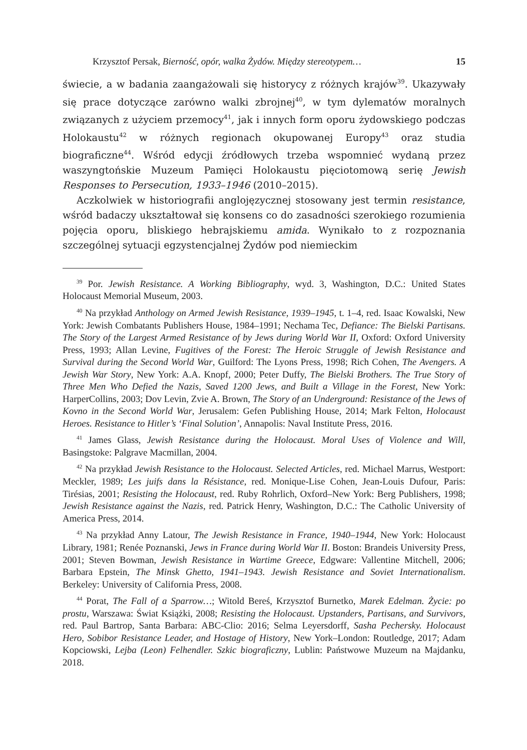Krzysztof Persak, Bierność, opór, walka Żydów. Między stereotypem… 15
świecie, a w badania zaangażowali się historycy z różnych krajów<sup>39</sup>. Ukazywały się prace dotyczące zarówno walki zbrojnej<sup>40</sup>, w tym dylematów moralnych związanych z użyciem przemocy<sup>41</sup>, jak i innych form oporu żydowskiego podczas Holokaustu<sup>42</sup> w różnych regionach okupowanej Europy<sup>43</sup> oraz studia biograficzne<sup>44</sup>. Wśród edycji źródłowych trzeba wspomnieć wydaną przez waszyngtońskie Muzeum Pamięci Holokaustu pięciotomową serię Jewish Responses to Persecution, 1933–1946 (2010–2015).
Aczkolwiek w historiografii anglojęzycznej stosowany jest termin resistance, wśród badaczy ukształtował się konsens co do zasadności szerokiego rozumienia pojęcia oporu, bliskiego hebrajskiemu amida. Wynikało to z rozpoznania szczególnej sytuacji egzystencjalnej Żydów pod niemieckim
<sup>39</sup> Por. Jewish Resistance. A Working Bibliography, wyd. 3, Washington, D.C.: United States Holocaust Memorial Museum, 2003.
<sup>40</sup> Na przykład Anthology on Armed Jewish Resistance, 1939–1945, t. 1–4, red. Isaac Kowalski, New York: Jewish Combatants Publishers House, 1984–1991; Nechama Tec, Defiance: The Bielski Partisans. The Story of the Largest Armed Resistance of by Jews during World War II, Oxford: Oxford University Press, 1993; Allan Levine, Fugitives of the Forest: The Heroic Struggle of Jewish Resistance and Survival during the Second World War, Guilford: The Lyons Press, 1998; Rich Cohen, The Avengers. A Jewish War Story, New York: A.A. Knopf, 2000; Peter Duffy, The Bielski Brothers. The True Story of Three Men Who Defied the Nazis, Saved 1200 Jews, and Built a Village in the Forest, New York: HarperCollins, 2003; Dov Levin, Zvie A. Brown, The Story of an Underground: Resistance of the Jews of Kovno in the Second World War, Jerusalem: Gefen Publishing House, 2014; Mark Felton, Holocaust Heroes. Resistance to Hitler’s ‘Final Solution’, Annapolis: Naval Institute Press, 2016.
<sup>41</sup> James Glass, Jewish Resistance during the Holocaust. Moral Uses of Violence and Will, Basingstoke: Palgrave Macmillan, 2004.
<sup>42</sup> Na przykład Jewish Resistance to the Holocaust. Selected Articles, red. Michael Marrus, Westport: Meckler, 1989; Les juifs dans la Résistance, red. Monique-Lise Cohen, Jean-Louis Dufour, Paris: Tirésias, 2001; Resisting the Holocaust, red. Ruby Rohrlich, Oxford–New York: Berg Publishers, 1998; Jewish Resistance against the Nazis, red. Patrick Henry, Washington, D.C.: The Catholic University of America Press, 2014.
<sup>43</sup> Na przykład Anny Latour, The Jewish Resistance in France, 1940–1944, New York: Holocaust Library, 1981; Renée Poznanski, Jews in France during World War II. Boston: Brandeis University Press, 2001; Steven Bowman, Jewish Resistance in Wartime Greece, Edgware: Vallentine Mitchell, 2006; Barbara Epstein, The Minsk Ghetto, 1941–1943. Jewish Resistance and Soviet Internationalism. Berkeley: University of California Press, 2008.
<sup>44</sup> Porat, The Fall of a Sparrow…; Witold Bereś, Krzysztof Burnetko, Marek Edelman. Życie: po prostu, Warszawa: Świat Książki, 2008; Resisting the Holocaust. Upstanders, Partisans, and Survivors, red. Paul Bartrop, Santa Barbara: ABC-Clio: 2016; Selma Leyersdorff, Sasha Pechersky. Holocaust Hero, Sobibor Resistance Leader, and Hostage of History, New York–London: Routledge, 2017; Adam Kopciowski, Lejba (Leon) Felhendler. Szkic biograficzny, Lublin: Państwowe Muzeum na Majdanku, 2018.